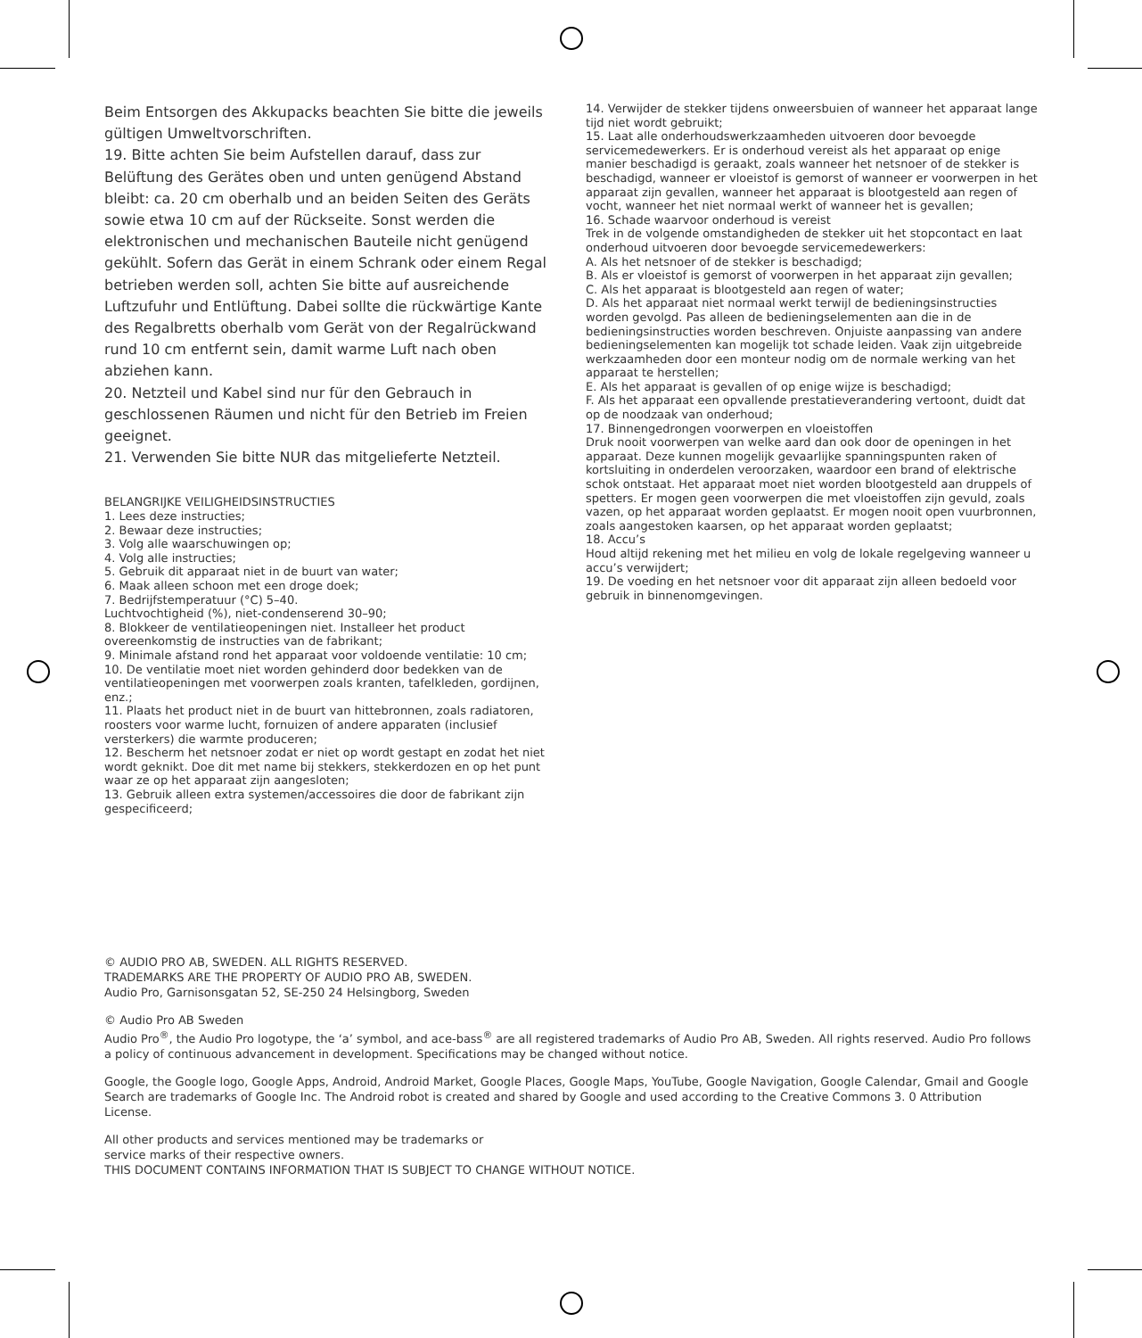Beim Entsorgen des Akkupacks beachten Sie bitte die jeweils gültigen Umweltvorschriften.
19. Bitte achten Sie beim Aufstellen darauf, dass zur Belüftung des Gerätes oben und unten genügend Abstand bleibt: ca. 20 cm oberhalb und an beiden Seiten des Geräts sowie etwa 10 cm auf der Rückseite. Sonst werden die elektronischen und mechanischen Bauteile nicht genügend gekühlt. Sofern das Gerät in einem Schrank oder einem Regal betrieben werden soll, achten Sie bitte auf ausreichende Luftzufuhr und Entlüftung. Dabei sollte die rückwärtige Kante des Regalbretts oberhalb vom Gerät von der Regalrückwand rund 10 cm entfernt sein, damit warme Luft nach oben abziehen kann.
20. Netzteil und Kabel sind nur für den Gebrauch in geschlossenen Räumen und nicht für den Betrieb im Freien geeignet.
21. Verwenden Sie bitte NUR das mitgelieferte Netzteil.
BELANGRIJKE VEILIGHEIDSINSTRUCTIES
1. Lees deze instructies;
2. Bewaar deze instructies;
3. Volg alle waarschuwingen op;
4. Volg alle instructies;
5. Gebruik dit apparaat niet in de buurt van water;
6. Maak alleen schoon met een droge doek;
7. Bedrijfstemperatuur (°C) 5–40.
Luchtvochtigheid (%), niet-condenserend 30–90;
8. Blokkeer de ventilatieopeningen niet. Installeer het product overeenkomstig de instructies van de fabrikant;
9. Minimale afstand rond het apparaat voor voldoende ventilatie: 10 cm;
10. De ventilatie moet niet worden gehinderd door bedekken van de ventilatieopeningen met voorwerpen zoals kranten, tafelkleden, gordijnen, enz.;
11. Plaats het product niet in de buurt van hittebronnen, zoals radiatoren, roosters voor warme lucht, fornuizen of andere apparaten (inclusief versterkers) die warmte produceren;
12. Bescherm het netsnoer zodat er niet op wordt gestapt en zodat het niet wordt geknikt. Doe dit met name bij stekkers, stekkerdozen en op het punt waar ze op het apparaat zijn aangesloten;
13. Gebruik alleen extra systemen/accessoires die door de fabrikant zijn gespecificeerd;
14. Verwijder de stekker tijdens onweersbuien of wanneer het apparaat lange tijd niet wordt gebruikt;
15. Laat alle onderhoudswerkzaamheden uitvoeren door bevoegde servicemedewerkers. Er is onderhoud vereist als het apparaat op enige manier beschadigd is geraakt, zoals wanneer het netsnoer of de stekker is beschadigd, wanneer er vloeistof is gemorst of wanneer er voorwerpen in het apparaat zijn gevallen, wanneer het apparaat is blootgesteld aan regen of vocht, wanneer het niet normaal werkt of wanneer het is gevallen;
16. Schade waarvoor onderhoud is vereist
Trek in de volgende omstandigheden de stekker uit het stopcontact en laat onderhoud uitvoeren door bevoegde servicemedewerkers:
A. Als het netsnoer of de stekker is beschadigd;
B. Als er vloeistof is gemorst of voorwerpen in het apparaat zijn gevallen;
C. Als het apparaat is blootgesteld aan regen of water;
D. Als het apparaat niet normaal werkt terwijl de bedieningsinstructies worden gevolgd. Pas alleen de bedieningselementen aan die in de bedieningsinstructies worden beschreven. Onjuiste aanpassing van andere bedieningselementen kan mogelijk tot schade leiden. Vaak zijn uitgebreide werkzaamheden door een monteur nodig om de normale werking van het apparaat te herstellen;
E. Als het apparaat is gevallen of op enige wijze is beschadigd;
F. Als het apparaat een opvallende prestatieverandering vertoont, duidt dat op de noodzaak van onderhoud;
17. Binnengedrongen voorwerpen en vloeistoffen
Druk nooit voorwerpen van welke aard dan ook door de openingen in het apparaat. Deze kunnen mogelijk gevaarlijke spanningspunten raken of kortsluiting in onderdelen veroorzaken, waardoor een brand of elektrische schok ontstaat. Het apparaat moet niet worden blootgesteld aan druppels of spetters. Er mogen geen voorwerpen die met vloeistoffen zijn gevuld, zoals vazen, op het apparaat worden geplaatst. Er mogen nooit open vuurbronnen, zoals aangestoken kaarsen, op het apparaat worden geplaatst;
18. Accu’s
Houd altijd rekening met het milieu en volg de lokale regelgeving wanneer u accu’s verwijdert;
19. De voeding en het netsnoer voor dit apparaat zijn alleen bedoeld voor gebruik in binnenomgevingen.
© AUDIO PRO AB, SWEDEN. ALL RIGHTS RESERVED.
TRADEMARKS ARE THE PROPERTY OF AUDIO PRO AB, SWEDEN.
Audio Pro, Garnisonsgatan 52, SE-250 24 Helsingborg, Sweden
© Audio Pro AB Sweden
Audio Pro<sup>®</sup>, the Audio Pro logotype, the ‘a’ symbol, and ace-bass<sup>®</sup> are all registered trademarks of Audio Pro AB, Sweden. All rights reserved. Audio Pro follows a policy of continuous advancement in development. Specifications may be changed without notice.
Google, the Google logo, Google Apps, Android, Android Market, Google Places, Google Maps, YouTube, Google Navigation, Google Calendar, Gmail and Google Search are trademarks of Google Inc. The Android robot is created and shared by Google and used according to the Creative Commons 3. 0 Attribution License.
All other products and services mentioned may be trademarks or
service marks of their respective owners.
THIS DOCUMENT CONTAINS INFORMATION THAT IS SUBJECT TO CHANGE WITHOUT NOTICE.